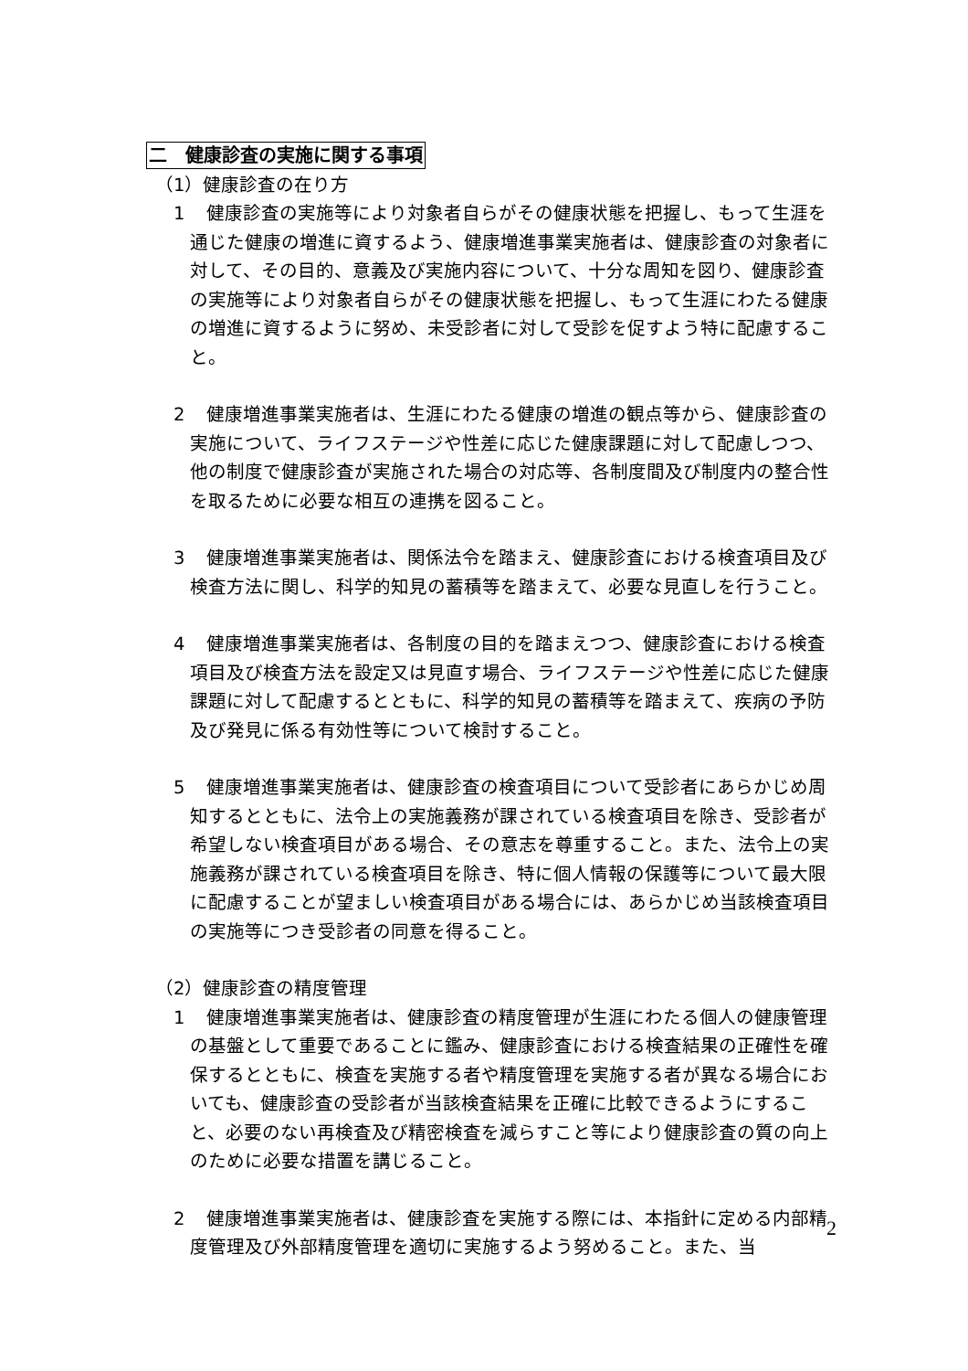二　健康診査の実施に関する事項
（1）健康診査の在り方
1 健康診査の実施等により対象者自らがその健康状態を把握し、もって生涯を通じた健康の増進に資するよう、健康増進事業実施者は、健康診査の対象者に対して、その目的、意義及び実施内容について、十分な周知を図り、健康診査の実施等により対象者自らがその健康状態を把握し、もって生涯にわたる健康の増進に資するように努め、未受診者に対して受診を促すよう特に配慮すること。
2 健康増進事業実施者は、生涯にわたる健康の増進の観点等から、健康診査の実施について、ライフステージや性差に応じた健康課題に対して配慮しつつ、他の制度で健康診査が実施された場合の対応等、各制度間及び制度内の整合性を取るために必要な相互の連携を図ること。
3 健康増進事業実施者は、関係法令を踏まえ、健康診査における検査項目及び検査方法に関し、科学的知見の蓄積等を踏まえて、必要な見直しを行うこと。
4 健康増進事業実施者は、各制度の目的を踏まえつつ、健康診査における検査項目及び検査方法を設定又は見直す場合、ライフステージや性差に応じた健康課題に対して配慮するとともに、科学的知見の蓄積等を踏まえて、疾病の予防及び発見に係る有効性等について検討すること。
5 健康増進事業実施者は、健康診査の検査項目について受診者にあらかじめ周知するとともに、法令上の実施義務が課されている検査項目を除き、受診者が希望しない検査項目がある場合、その意志を尊重すること。また、法令上の実施義務が課されている検査項目を除き、特に個人情報の保護等について最大限に配慮することが望ましい検査項目がある場合には、あらかじめ当該検査項目の実施等につき受診者の同意を得ること。
（2）健康診査の精度管理
1 健康増進事業実施者は、健康診査の精度管理が生涯にわたる個人の健康管理の基盤として重要であることに鑑み、健康診査における検査結果の正確性を確保するとともに、検査を実施する者や精度管理を実施する者が異なる場合においても、健康診査の受診者が当該検査結果を正確に比較できるようにすること、必要のない再検査及び精密検査を減らすこと等により健康診査の質の向上のために必要な措置を講じること。
2 健康増進事業実施者は、健康診査を実施する際には、本指針に定める内部精度管理及び外部精度管理を適切に実施するよう努めること。また、当
2